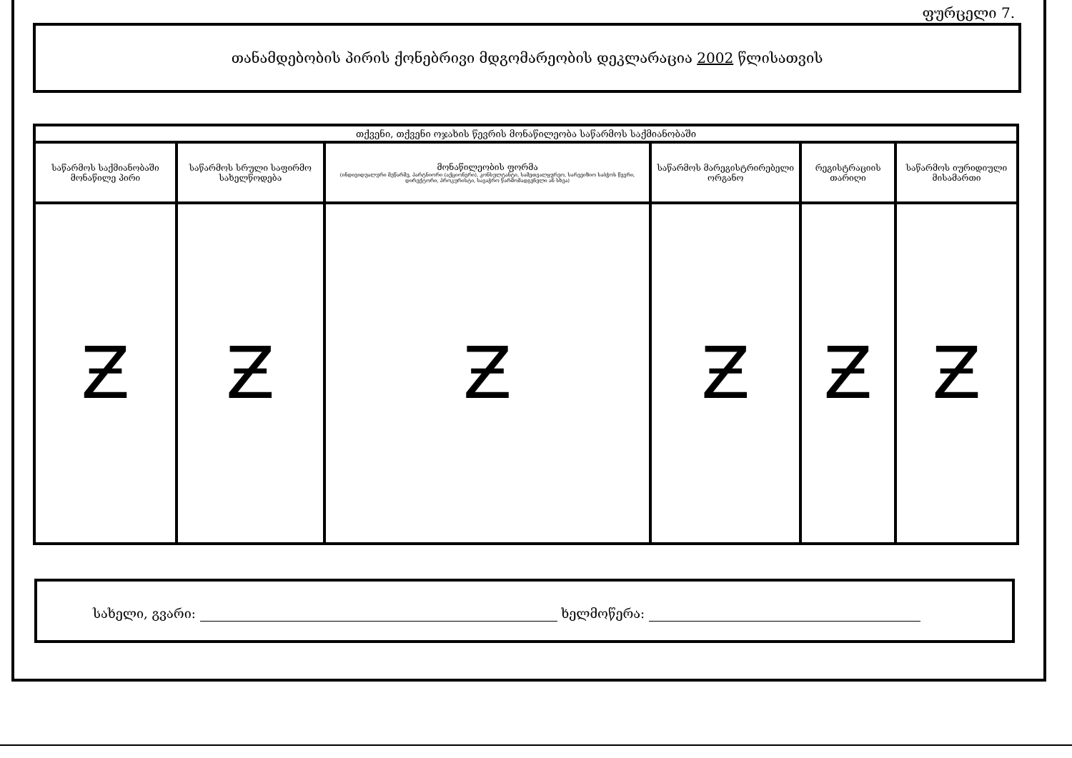ფურცელი 7.
თანამდებობის პირის ქონებრივი მდგომარეობის დეკლარაცია 2002 წლისათვის
| თქვენი, თქვენი ოჯახის წევრის მონაწილეობა საწარმოს საქმიანობაში | | | | | |
| --- | --- | --- | --- | --- | --- |
| საწარმოს საქმიანობაში მონაწილე პირი | საწარმოს სრული საფირმო სახელწოდება | მონაწილეობის ფორმა (ინდივიდუალური მეწარმე, პარტნიორი (აქციონერი), კონსულტანტი, სამეთვალყურეო, სარევიზიო საბჭოს წევრი, დირექტორი, პროკურისტი, სავაჭრო წარმომადგენელი ან სხვა) | საწარმოს მარეგისტრირებელი ორგანო | რეგისტრაციის თარიღი | საწარმოს იურიდიული მისამართი |
| Ƶ | Ƶ | Ƶ | Ƶ | Ƶ | Ƶ |
სახელი, გვარი: ხელმოწერა: